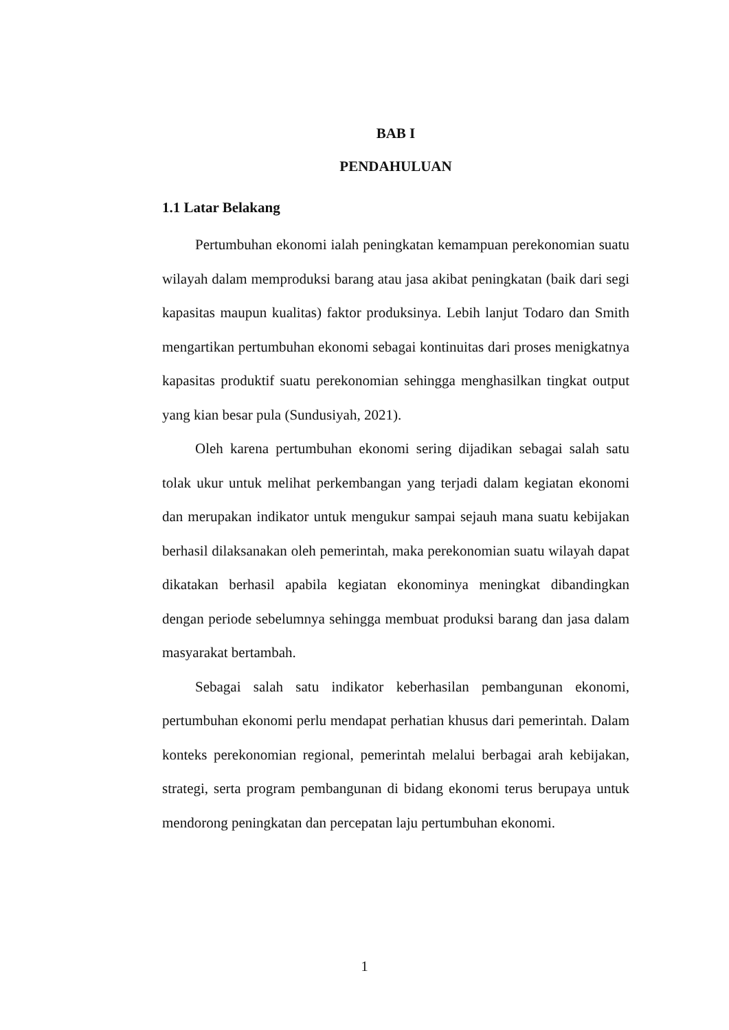BAB I
PENDAHULUAN
1.1 Latar Belakang
Pertumbuhan ekonomi ialah peningkatan kemampuan perekonomian suatu wilayah dalam memproduksi barang atau jasa akibat peningkatan (baik dari segi kapasitas maupun kualitas) faktor produksinya. Lebih lanjut Todaro dan Smith mengartikan pertumbuhan ekonomi sebagai kontinuitas dari proses menigkatnya kapasitas produktif suatu perekonomian sehingga menghasilkan tingkat output yang kian besar pula (Sundusiyah, 2021).
Oleh karena pertumbuhan ekonomi sering dijadikan sebagai salah satu tolak ukur untuk melihat perkembangan yang terjadi dalam kegiatan ekonomi dan merupakan indikator untuk mengukur sampai sejauh mana suatu kebijakan berhasil dilaksanakan oleh pemerintah, maka perekonomian suatu wilayah dapat dikatakan berhasil apabila kegiatan ekonominya meningkat dibandingkan dengan periode sebelumnya sehingga membuat produksi barang dan jasa dalam masyarakat bertambah.
Sebagai salah satu indikator keberhasilan pembangunan ekonomi, pertumbuhan ekonomi perlu mendapat perhatian khusus dari pemerintah. Dalam konteks perekonomian regional, pemerintah melalui berbagai arah kebijakan, strategi, serta program pembangunan di bidang ekonomi terus berupaya untuk mendorong peningkatan dan percepatan laju pertumbuhan ekonomi.
1